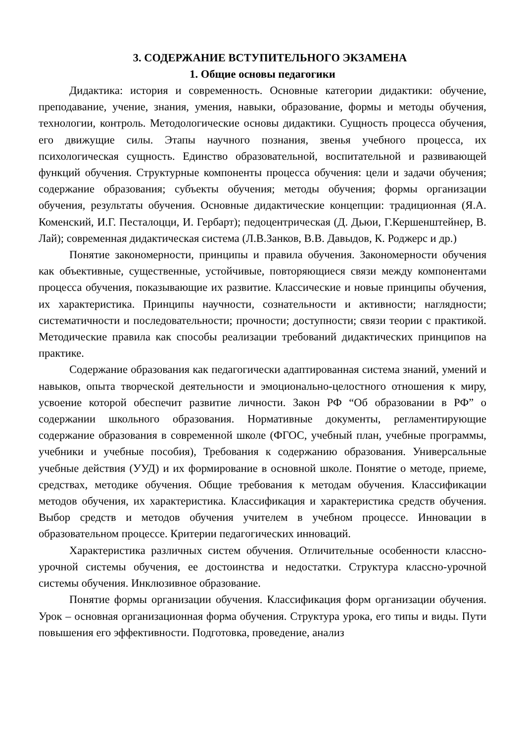3. СОДЕРЖАНИЕ ВСТУПИТЕЛЬНОГО ЭКЗАМЕНА
1. Общие основы педагогики
Дидактика: история и современность. Основные категории дидактики: обучение, преподавание, учение, знания, умения, навыки, образование, формы и методы обучения, технологии, контроль. Методологические основы дидактики. Сущность процесса обучения, его движущие силы. Этапы научного познания, звенья учебного процесса, их психологическая сущность. Единство образовательной, воспитательной и развивающей функций обучения. Структурные компоненты процесса обучения: цели и задачи обучения; содержание образования; субъекты обучения; методы обучения; формы организации обучения, результаты обучения. Основные дидактические концепции: традиционная (Я.А. Коменский, И.Г. Песталоцци, И. Гербарт); педоцентрическая (Д. Дьюи, Г.Кершенштейнер, В. Лай); современная дидактическая система (Л.В.Занков, В.В. Давыдов, К. Роджерс и др.)
Понятие закономерности, принципы и правила обучения. Закономерности обучения как объективные, существенные, устойчивые, повторяющиеся связи между компонентами процесса обучения, показывающие их развитие. Классические и новые принципы обучения, их характеристика. Принципы научности, сознательности и активности; наглядности; систематичности и последовательности; прочности; доступности; связи теории с практикой. Методические правила как способы реализации требований дидактических принципов на практике.
Содержание образования как педагогически адаптированная система знаний, умений и навыков, опыта творческой деятельности и эмоционально-целостного отношения к миру, усвоение которой обеспечит развитие личности. Закон РФ “Об образовании в РФ” о содержании школьного образования. Нормативные документы, регламентирующие содержание образования в современной школе (ФГОС, учебный план, учебные программы, учебники и учебные пособия), Требования к содержанию образования. Универсальные учебные действия (УУД) и их формирование в основной школе. Понятие о методе, приеме, средствах, методике обучения. Общие требования к методам обучения. Классификации методов обучения, их характеристика. Классификация и характеристика средств обучения. Выбор средств и методов обучения учителем в учебном процессе. Инновации в образовательном процессе. Критерии педагогических инноваций.
Характеристика различных систем обучения. Отличительные особенности классно-урочной системы обучения, ее достоинства и недостатки. Структура классно-урочной системы обучения. Инклюзивное образование.
Понятие формы организации обучения. Классификация форм организации обучения. Урок – основная организационная форма обучения. Структура урока, его типы и виды. Пути повышения его эффективности. Подготовка, проведение, анализ